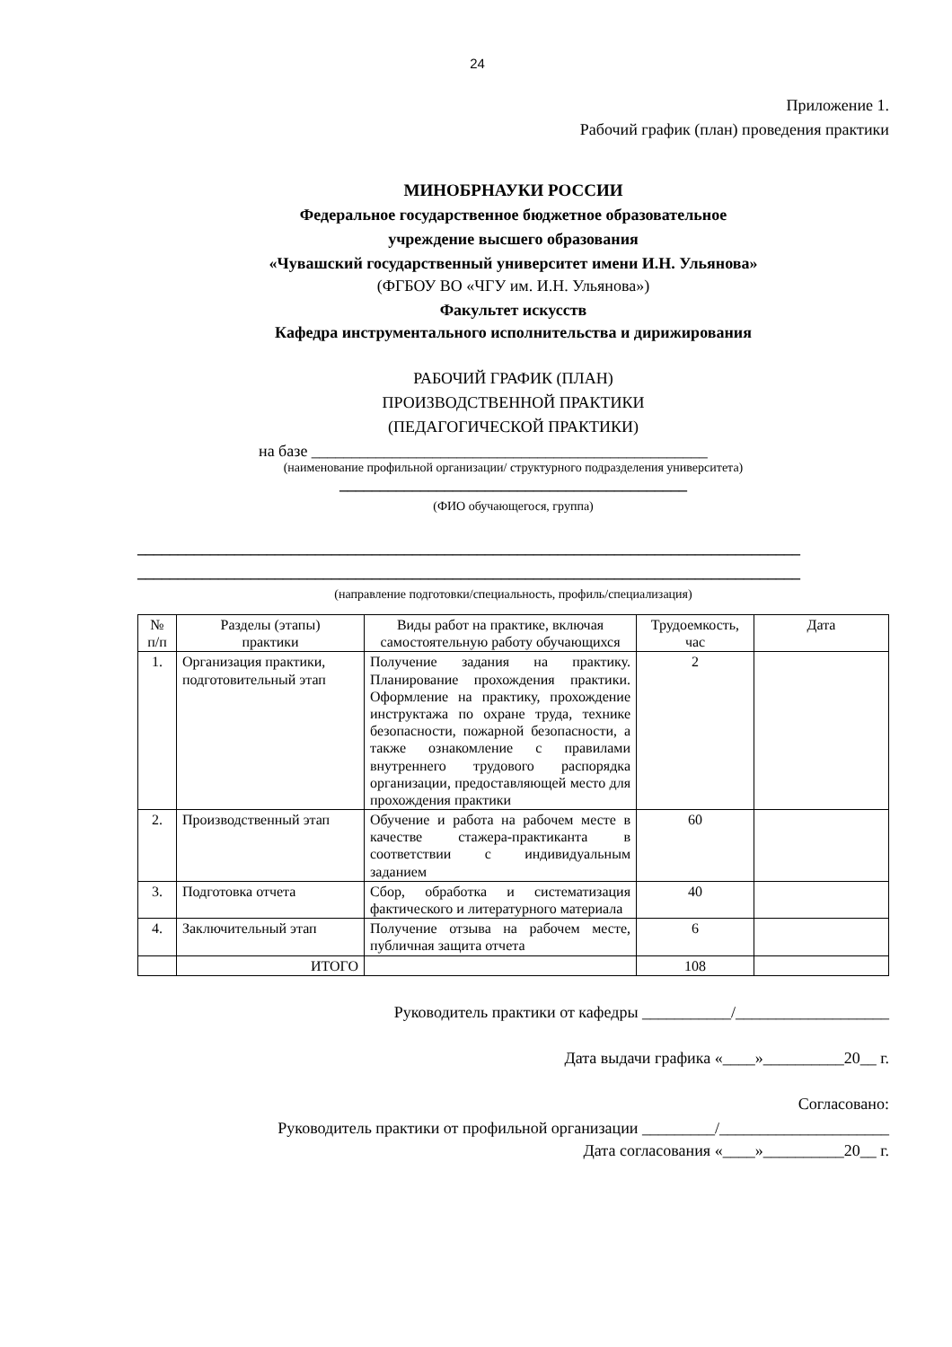24
Приложение 1.
Рабочий график (план) проведения практики
МИНОБРНАУКИ РОССИИ
Федеральное государственное бюджетное образовательное
учреждение высшего образования
«Чувашский государственный университет имени И.Н. Ульянова»
(ФГБОУ ВО «ЧГУ им. И.Н. Ульянова»)
Факультет искусств
Кафедра инструментального исполнительства и дирижирования
РАБОЧИЙ ГРАФИК (ПЛАН)
ПРОИЗВОДСТВЕННОЙ ПРАКТИКИ
(ПЕДАГОГИЧЕСКОЙ ПРАКТИКИ)
на базе _________________________________________________
(наименование профильной организации/ структурного подразделения университета)
___________________________________________
(ФИО обучающегося, группа)
__________________________________________________________________________________
__________________________________________________________________________________
(направление подготовки/специальность, профиль/специализация)
| № п/п | Разделы (этапы) практики | Виды работ на практике, включая самостоятельную работу обучающихся | Трудоемкость, час | Дата |
| --- | --- | --- | --- | --- |
| 1. | Организация практики, подготовительный этап | Получение задания на практику. Планирование прохождения практики. Оформление на практику, прохождение инструктажа по охране труда, технике безопасности, пожарной безопасности, а также ознакомление с правилами внутреннего трудового распорядка организации, предоставляющей место для прохождения практики | 2 | |
| 2. | Производственный этап | Обучение и работа на рабочем месте в качестве стажера-практиканта в соответствии с индивидуальным заданием | 60 | |
| 3. | Подготовка отчета | Сбор, обработка и систематизация фактического и литературного материала | 40 | |
| 4. | Заключительный этап | Получение отзыва на рабочем месте, публичная защита отчета | 6 | |
| | ИТОГО | | 108 | |
Руководитель практики от кафедры ___________/___________________
Дата выдачи графика «____»__________20__ г.
Согласовано:
Руководитель практики от профильной организации _________/_____________________
Дата согласования «____»__________20__ г.